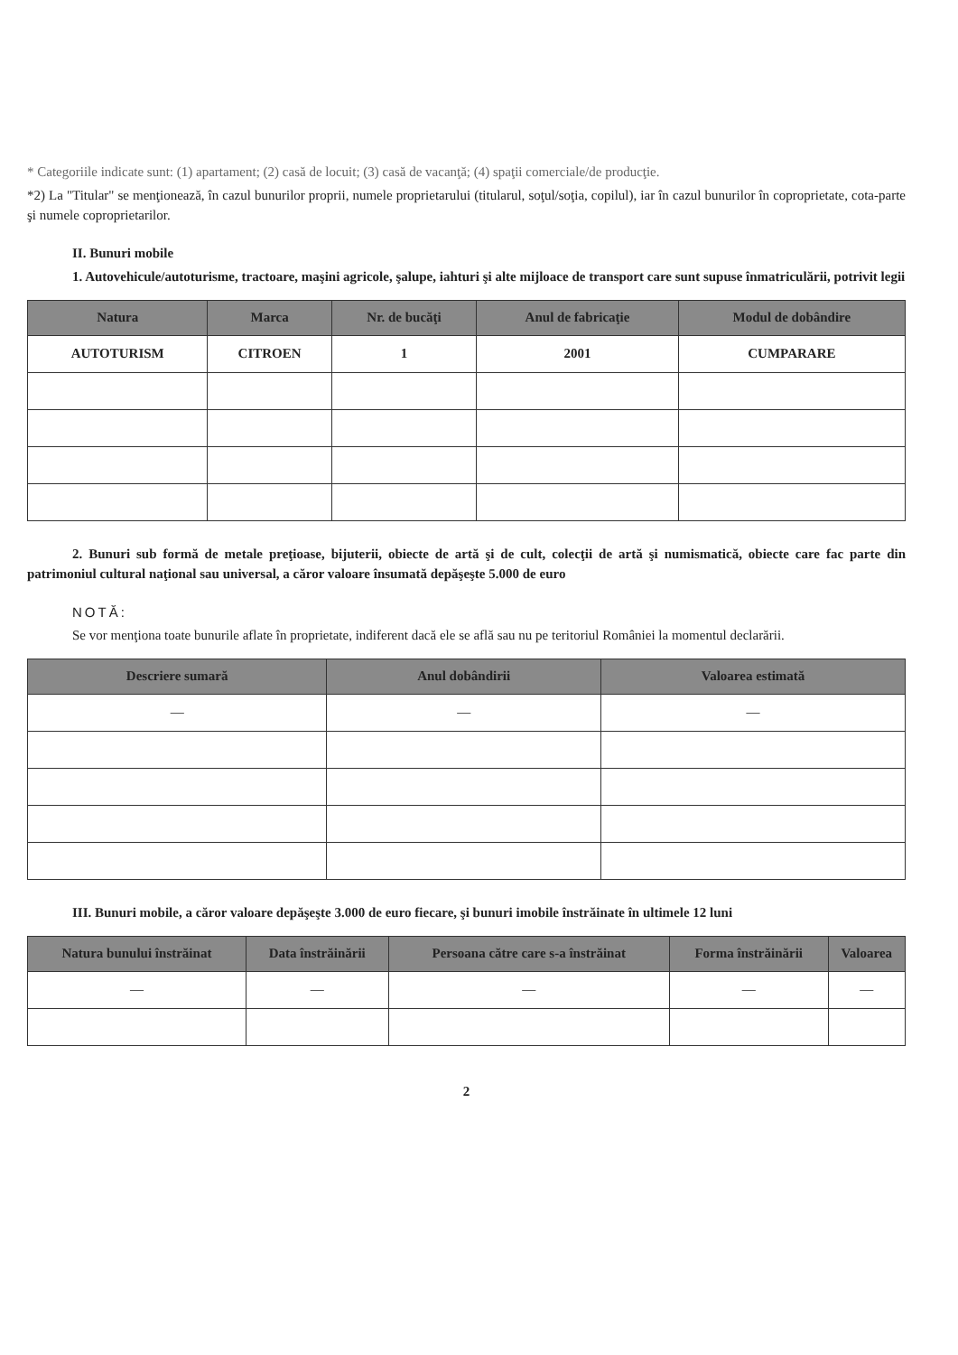* Categoriile indicate sunt: (1) apartament; (2) casă de locuit; (3) casă de vacanţă; (4) spaţii comerciale/de producţie.
*2) La "Titular" se menţionează, în cazul bunurilor proprii, numele proprietarului (titularul, soţul/soţia, copilul), iar în cazul bunurilor în coproprietate, cota-parte şi numele coproprietarilor.
II. Bunuri mobile
1. Autovehicule/autoturisme, tractoare, maşini agricole, şalupe, iahturi şi alte mijloace de transport care sunt supuse înmatriculării, potrivit legii
| Natura | Marca | Nr. de bucăţi | Anul de fabricaţie | Modul de dobândire |
| --- | --- | --- | --- | --- |
| AUTOTURISM | CITROEN | 1 | 2001 | CUMPARARE |
2. Bunuri sub formă de metale preţioase, bijuterii, obiecte de artă şi de cult, colecţii de artă şi numismatică, obiecte care fac parte din patrimoniul cultural naţional sau universal, a căror valoare însumată depăşeşte 5.000 de euro
NOTĂ:
Se vor menţiona toate bunurile aflate în proprietate, indiferent dacă ele se află sau nu pe teritoriul României la momentul declarării.
| Descriere sumară | Anul dobândirii | Valoarea estimată |
| --- | --- | --- |
| — | — | — |
III. Bunuri mobile, a căror valoare depăşeşte 3.000 de euro fiecare, şi bunuri imobile înstrăinate în ultimele 12 luni
| Natura bunului înstrăinat | Data înstrăinării | Persoana către care s-a înstrăinat | Forma înstrăinării | Valoarea |
| --- | --- | --- | --- | --- |
| — | — | — | — | — |
2